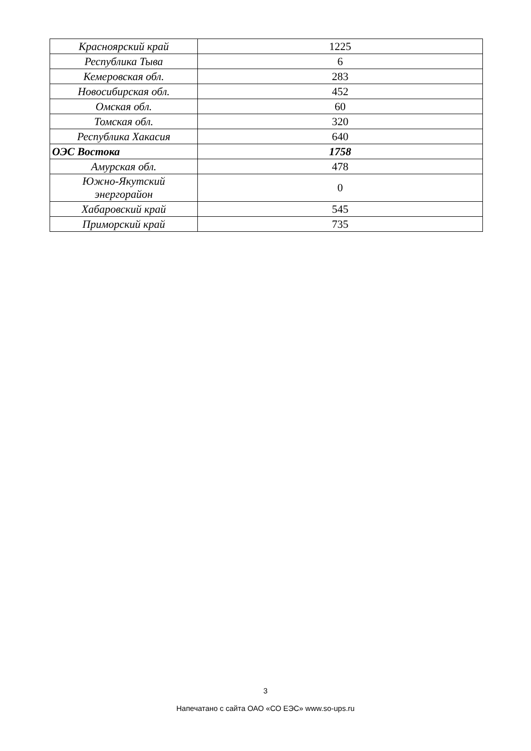| Красноярский край | 1225 |
| Республика Тыва | 6 |
| Кемеровская обл. | 283 |
| Новосибирская обл. | 452 |
| Омская обл. | 60 |
| Томская обл. | 320 |
| Республика Хакасия | 640 |
| ОЭС Востока | 1758 |
| Амурская обл. | 478 |
| Южно-Якутский энергорайон | 0 |
| Хабаровский край | 545 |
| Приморский край | 735 |
3
Напечатано с сайта ОАО «СО ЕЭС» www.so-ups.ru